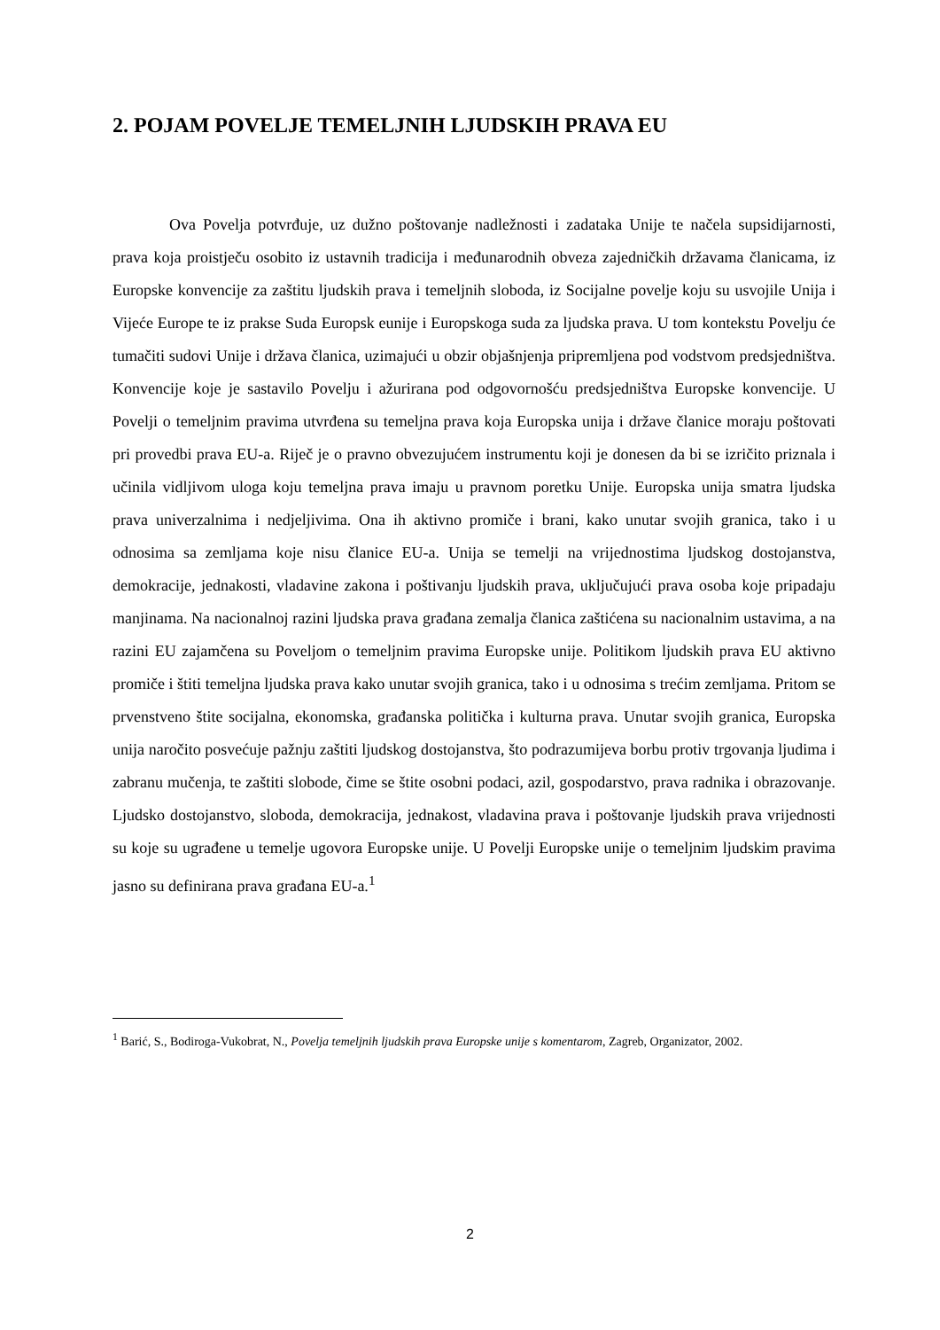2. POJAM POVELJE TEMELJNIH LJUDSKIH PRAVA EU
Ova Povelja potvrđuje, uz dužno poštovanje nadležnosti i zadataka Unije te načela supsidijarnosti, prava koja proistječu osobito iz ustavnih tradicija i međunarodnih obveza zajedničkih državama članicama, iz Europske konvencije za zaštitu ljudskih prava i temeljnih sloboda, iz Socijalne povelje koju su usvojile Unija i Vijeće Europe te iz prakse Suda Europsk eunije i Europskoga suda za ljudska prava. U tom kontekstu Povelju će tumačiti sudovi Unije i država članica, uzimajući u obzir objašnjenja pripremljena pod vodstvom predsjedništva. Konvencije koje je sastavilo Povelju i ažurirana pod odgovornošću predsjedništva Europske konvencije. U Povelji o temeljnim pravima utvrđena su temeljna prava koja Europska unija i države članice moraju poštovati pri provedbi prava EU-a. Riječ je o pravno obvezujućem instrumentu koji je donesen da bi se izričito priznala i učinila vidljivom uloga koju temeljna prava imaju u pravnom poretku Unije. Europska unija smatra ljudska prava univerzalnima i nedjeljivima. Ona ih aktivno promiče i brani, kako unutar svojih granica, tako i u odnosima sa zemljama koje nisu članice EU-a. Unija se temelji na vrijednostima ljudskog dostojanstva, demokracije, jednakosti, vladavine zakona i poštivanju ljudskih prava, uključujući prava osoba koje pripadaju manjinama. Na nacionalnoj razini ljudska prava građana zemalja članica zaštićena su nacionalnim ustavima, a na razini EU zajamčena su Poveljom o temeljnim pravima Europske unije. Politikom ljudskih prava EU aktivno promiče i štiti temeljna ljudska prava kako unutar svojih granica, tako i u odnosima s trećim zemljama. Pritom se prvenstveno štite socijalna, ekonomska, građanska politička i kulturna prava. Unutar svojih granica, Europska unija naročito posvećuje pažnju zaštiti ljudskog dostojanstva, što podrazumijeva borbu protiv trgovanja ljudima i zabranu mučenja, te zaštiti slobode, čime se štite osobni podaci, azil, gospodarstvo, prava radnika i obrazovanje. Ljudsko dostojanstvo, sloboda, demokracija, jednakost, vladavina prava i poštovanje ljudskih prava vrijednosti su koje su ugrađene u temelje ugovora Europske unije. U Povelji Europske unije o temeljnim ljudskim pravima jasno su definirana prava građana EU-a.<sup>1</sup>
<sup>1</sup> Barić, S., Bodiroga-Vukobrat, N., Povelja temeljnih ljudskih prava Europske unije s komentarom, Zagreb, Organizator, 2002.
2